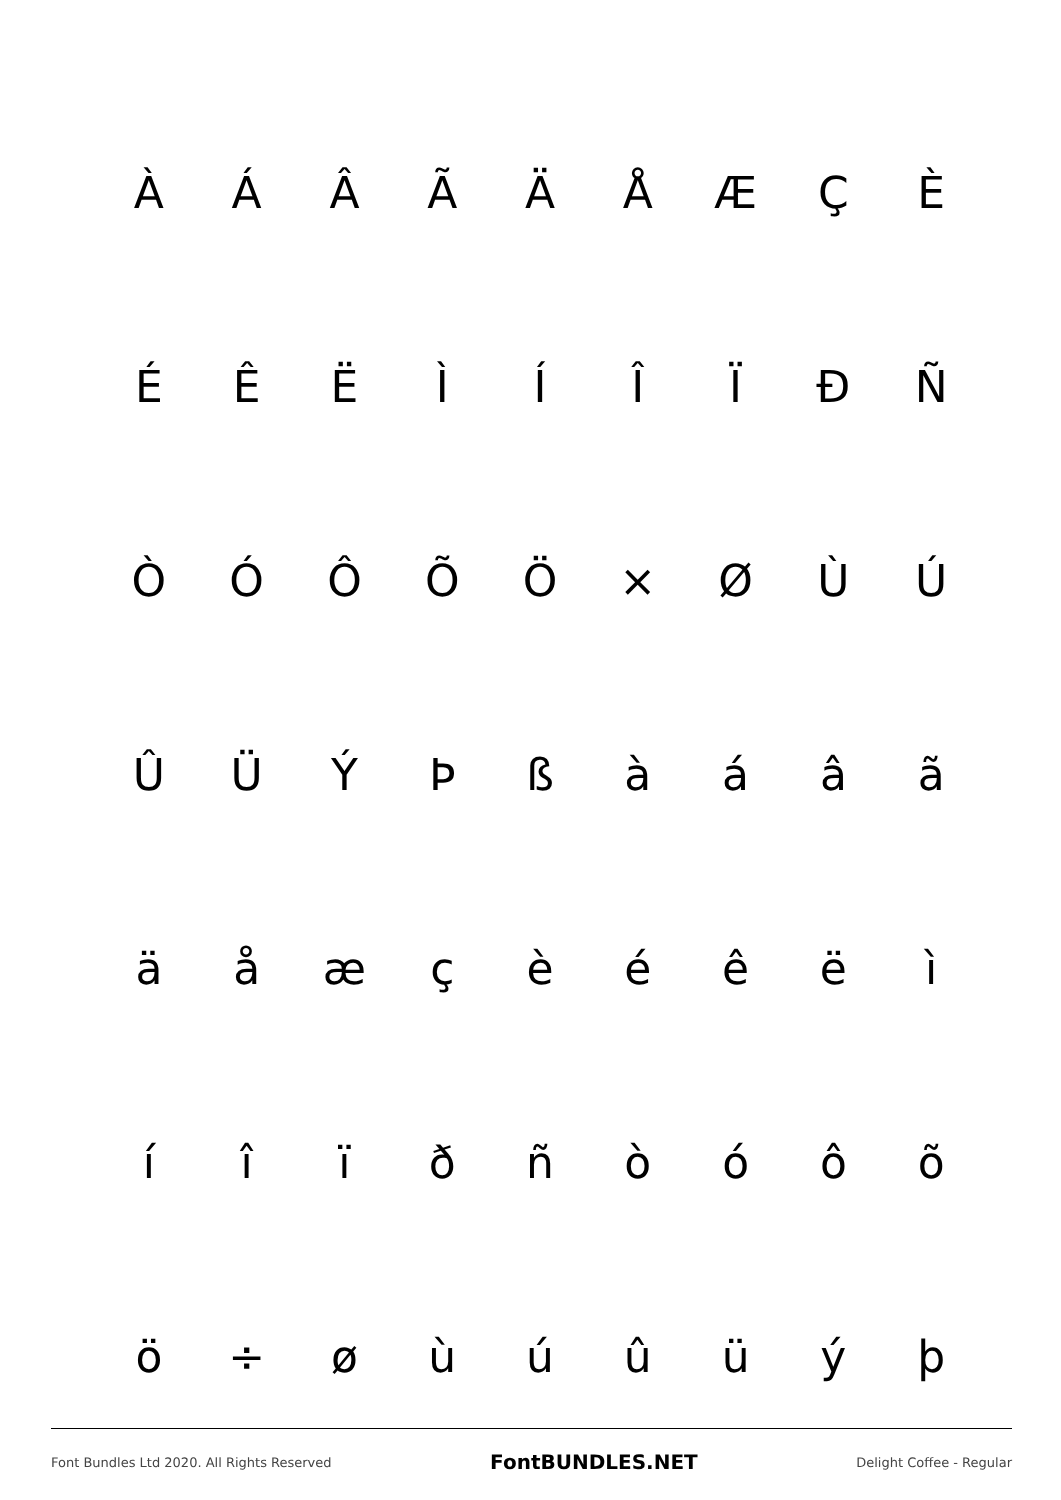| À | Á | Â | Ã | Ä | Å | Æ | Ç | È |
| É | Ê | Ë | Ì | Í | Î | Ï | Ð | Ñ |
| Ò | Ó | Ô | Õ | Ö | × | Ø | Ù | Ú |
| Û | Ü | Ý | Þ | ß | à | á | â | ã |
| ä | å | æ | ç | è | é | ê | ë | ì |
| í | î | ï | ð | ñ | ò | ó | ô | õ |
| ö | ÷ | ø | ù | ú | û | ü | ý | þ |
Font Bundles Ltd 2020. All Rights Reserved FontBUNDLES.NET Delight Coffee - Regular